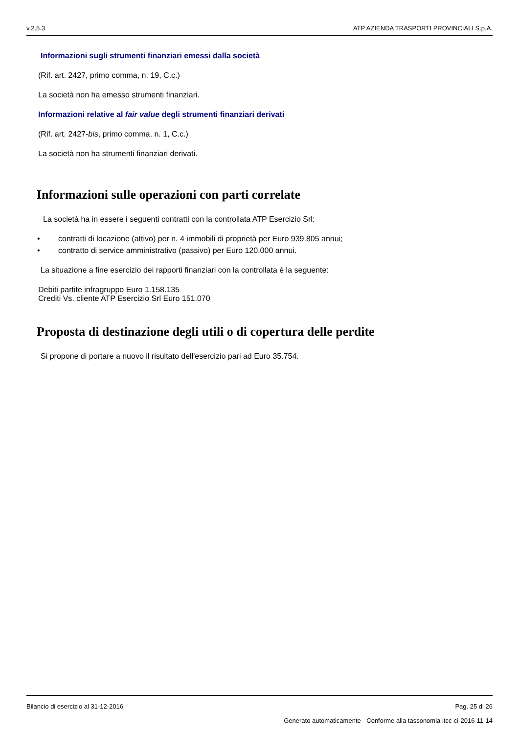v.2.5.3 ATP AZIENDA TRASPORTI PROVINCIALI S.p.A.
Informazioni sugli strumenti finanziari emessi dalla società
(Rif. art. 2427, primo comma, n. 19, C.c.)
La società non ha emesso strumenti finanziari.
Informazioni relative al fair value degli strumenti finanziari derivati
(Rif. art. 2427-bis, primo comma, n. 1, C.c.)
La società non ha strumenti finanziari derivati.
Informazioni sulle operazioni con parti correlate
La società ha in essere i seguenti contratti con la controllata ATP Esercizio Srl:
• contratti di locazione (attivo) per n. 4 immobili di proprietà per Euro 939.805 annui;
• contratto di service amministrativo (passivo) per Euro 120.000 annui.
La situazione a fine esercizio dei rapporti finanziari con la controllata è la seguente:
Debiti partite infragruppo Euro 1.158.135
Crediti Vs. cliente ATP Esercizio Srl Euro 151.070
Proposta di destinazione degli utili o di copertura delle perdite
Si propone di portare a nuovo il risultato dell'esercizio pari ad Euro 35.754.
Bilancio di esercizio al 31-12-2016 Pag. 25 di 26
Generato automaticamente - Conforme alla tassonomia itcc-ci-2016-11-14